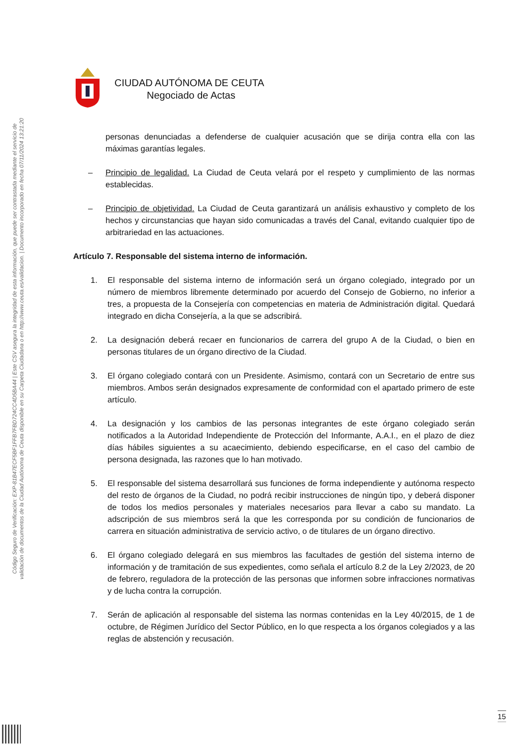Código Seguro de Verificación: EXP-81B47ECF5BF1FFB7FBD724CC4D5BA44 | Este CSV asegura la integridad de esta información, que puede ser contrastada mediante el servicio de
validación de documentos de la Ciudad Autónoma de Ceuta disponible en su Carpeta Ciudadana o en http://www.ceuta.es/validacion. | Documento incorporado en fecha 07/11/2024 13:21:20
CIUDAD AUTÓNOMA DE CEUTA
Negociado de Actas
personas denunciadas a defenderse de cualquier acusación que se dirija contra ella con las máximas garantías legales.
– Principio de legalidad. La Ciudad de Ceuta velará por el respeto y cumplimiento de las normas establecidas.
– Principio de objetividad. La Ciudad de Ceuta garantizará un análisis exhaustivo y completo de los hechos y circunstancias que hayan sido comunicadas a través del Canal, evitando cualquier tipo de arbitrariedad en las actuaciones.
Artículo 7. Responsable del sistema interno de información.
1. El responsable del sistema interno de información será un órgano colegiado, integrado por un número de miembros libremente determinado por acuerdo del Consejo de Gobierno, no inferior a tres, a propuesta de la Consejería con competencias en materia de Administración digital. Quedará integrado en dicha Consejería, a la que se adscribirá.
2. La designación deberá recaer en funcionarios de carrera del grupo A de la Ciudad, o bien en personas titulares de un órgano directivo de la Ciudad.
3. El órgano colegiado contará con un Presidente. Asimismo, contará con un Secretario de entre sus miembros. Ambos serán designados expresamente de conformidad con el apartado primero de este artículo.
4. La designación y los cambios de las personas integrantes de este órgano colegiado serán notificados a la Autoridad Independiente de Protección del Informante, A.A.I., en el plazo de diez días hábiles siguientes a su acaecimiento, debiendo especificarse, en el caso del cambio de persona designada, las razones que lo han motivado.
5. El responsable del sistema desarrollará sus funciones de forma independiente y autónoma respecto del resto de órganos de la Ciudad, no podrá recibir instrucciones de ningún tipo, y deberá disponer de todos los medios personales y materiales necesarios para llevar a cabo su mandato. La adscripción de sus miembros será la que les corresponda por su condición de funcionarios de carrera en situación administrativa de servicio activo, o de titulares de un órgano directivo.
6. El órgano colegiado delegará en sus miembros las facultades de gestión del sistema interno de información y de tramitación de sus expedientes, como señala el artículo 8.2 de la Ley 2/2023, de 20 de febrero, reguladora de la protección de las personas que informen sobre infracciones normativas y de lucha contra la corrupción.
7. Serán de aplicación al responsable del sistema las normas contenidas en la Ley 40/2015, de 1 de octubre, de Régimen Jurídico del Sector Público, en lo que respecta a los órganos colegiados y a las reglas de abstención y recusación.
15